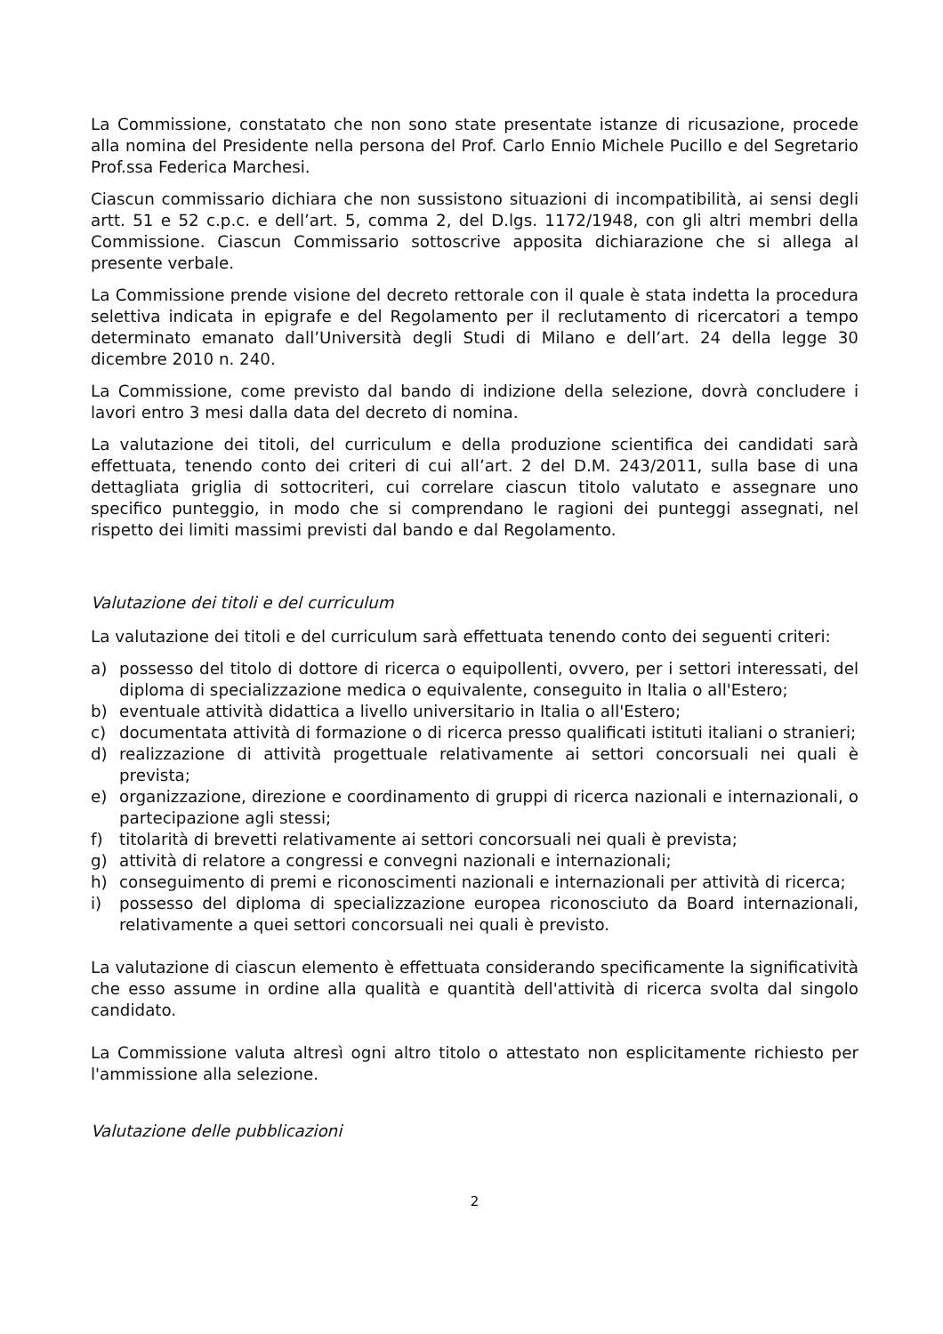La Commissione, constatato che non sono state presentate istanze di ricusazione, procede alla nomina del Presidente nella persona del Prof. Carlo Ennio Michele Pucillo e del Segretario Prof.ssa Federica Marchesi.
Ciascun commissario dichiara che non sussistono situazioni di incompatibilità, ai sensi degli artt. 51 e 52 c.p.c. e dell’art. 5, comma 2, del D.lgs. 1172/1948, con gli altri membri della Commissione. Ciascun Commissario sottoscrive apposita dichiarazione che si allega al presente verbale.
La Commissione prende visione del decreto rettorale con il quale è stata indetta la procedura selettiva indicata in epigrafe e del Regolamento per il reclutamento di ricercatori a tempo determinato emanato dall’Università degli Studi di Milano e dell’art. 24 della legge 30 dicembre 2010 n. 240.
La Commissione, come previsto dal bando di indizione della selezione, dovrà concludere i lavori entro 3 mesi dalla data del decreto di nomina.
La valutazione dei titoli, del curriculum e della produzione scientifica dei candidati sarà effettuata, tenendo conto dei criteri di cui all’art. 2 del D.M. 243/2011, sulla base di una dettagliata griglia di sottocriteri, cui correlare ciascun titolo valutato e assegnare uno specifico punteggio, in modo che si comprendano le ragioni dei punteggi assegnati, nel rispetto dei limiti massimi previsti dal bando e dal Regolamento.
Valutazione dei titoli e del curriculum
La valutazione dei titoli e del curriculum sarà effettuata tenendo conto dei seguenti criteri:
a) possesso del titolo di dottore di ricerca o equipollenti, ovvero, per i settori interessati, del diploma di specializzazione medica o equivalente, conseguito in Italia o all'Estero;
b) eventuale attività didattica a livello universitario in Italia o all'Estero;
c) documentata attività di formazione o di ricerca presso qualificati istituti italiani o stranieri;
d) realizzazione di attività progettuale relativamente ai settori concorsuali nei quali è prevista;
e) organizzazione, direzione e coordinamento di gruppi di ricerca nazionali e internazionali, o partecipazione agli stessi;
f) titolarità di brevetti relativamente ai settori concorsuali nei quali è prevista;
g) attività di relatore a congressi e convegni nazionali e internazionali;
h) conseguimento di premi e riconoscimenti nazionali e internazionali per attività di ricerca;
i) possesso del diploma di specializzazione europea riconosciuto da Board internazionali, relativamente a quei settori concorsuali nei quali è previsto.
La valutazione di ciascun elemento è effettuata considerando specificamente la significatività che esso assume in ordine alla qualità e quantità dell'attività di ricerca svolta dal singolo candidato.
La Commissione valuta altresì ogni altro titolo o attestato non esplicitamente richiesto per l'ammissione alla selezione.
Valutazione delle pubblicazioni
2